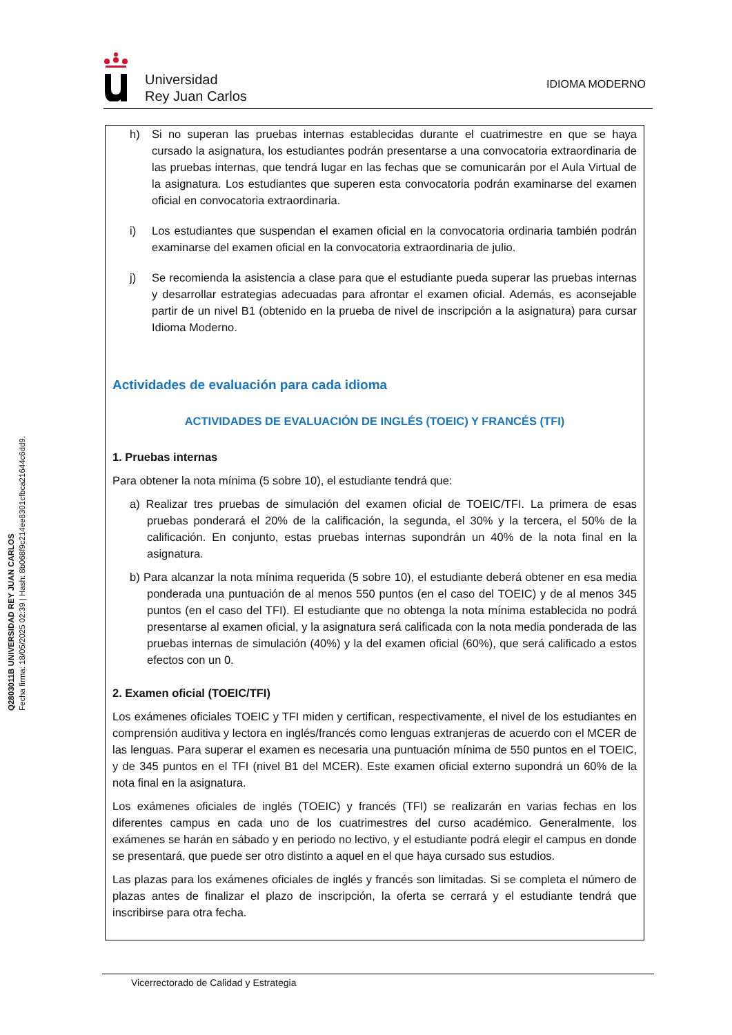Q2803011B UNIVERSIDAD REY JUAN CARLOS
Fecha firma: 18/05/2025 02:39 | Hash: 8b068f9c214ee8301cfbca21644c6dd9.
Universidad
Rey Juan Carlos
IDIOMA MODERNO
h) Si no superan las pruebas internas establecidas durante el cuatrimestre en que se haya cursado la asignatura, los estudiantes podrán presentarse a una convocatoria extraordinaria de las pruebas internas, que tendrá lugar en las fechas que se comunicarán por el Aula Virtual de la asignatura. Los estudiantes que superen esta convocatoria podrán examinarse del examen oficial en convocatoria extraordinaria.
i) Los estudiantes que suspendan el examen oficial en la convocatoria ordinaria también podrán examinarse del examen oficial en la convocatoria extraordinaria de julio.
j) Se recomienda la asistencia a clase para que el estudiante pueda superar las pruebas internas y desarrollar estrategias adecuadas para afrontar el examen oficial. Además, es aconsejable partir de un nivel B1 (obtenido en la prueba de nivel de inscripción a la asignatura) para cursar Idioma Moderno.
Actividades de evaluación para cada idioma
ACTIVIDADES DE EVALUACIÓN DE INGLÉS (TOEIC) Y FRANCÉS (TFI)
1. Pruebas internas
Para obtener la nota mínima (5 sobre 10), el estudiante tendrá que:
a) Realizar tres pruebas de simulación del examen oficial de TOEIC/TFI. La primera de esas pruebas ponderará el 20% de la calificación, la segunda, el 30% y la tercera, el 50% de la calificación. En conjunto, estas pruebas internas supondrán un 40% de la nota final en la asignatura.
b) Para alcanzar la nota mínima requerida (5 sobre 10), el estudiante deberá obtener en esa media ponderada una puntuación de al menos 550 puntos (en el caso del TOEIC) y de al menos 345 puntos (en el caso del TFI). El estudiante que no obtenga la nota mínima establecida no podrá presentarse al examen oficial, y la asignatura será calificada con la nota media ponderada de las pruebas internas de simulación (40%) y la del examen oficial (60%), que será calificado a estos efectos con un 0.
2. Examen oficial (TOEIC/TFI)
Los exámenes oficiales TOEIC y TFI miden y certifican, respectivamente, el nivel de los estudiantes en comprensión auditiva y lectora en inglés/francés como lenguas extranjeras de acuerdo con el MCER de las lenguas. Para superar el examen es necesaria una puntuación mínima de 550 puntos en el TOEIC, y de 345 puntos en el TFI (nivel B1 del MCER). Este examen oficial externo supondrá un 60% de la nota final en la asignatura.
Los exámenes oficiales de inglés (TOEIC) y francés (TFI) se realizarán en varias fechas en los diferentes campus en cada uno de los cuatrimestres del curso académico. Generalmente, los exámenes se harán en sábado y en periodo no lectivo, y el estudiante podrá elegir el campus en donde se presentará, que puede ser otro distinto a aquel en el que haya cursado sus estudios.
Las plazas para los exámenes oficiales de inglés y francés son limitadas. Si se completa el número de plazas antes de finalizar el plazo de inscripción, la oferta se cerrará y el estudiante tendrá que inscribirse para otra fecha.
Vicerrectorado de Calidad y Estrategia